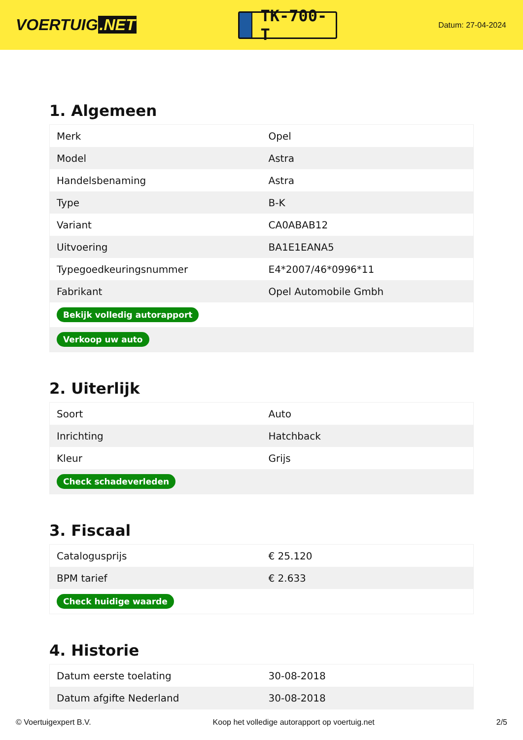VOERTUIG.NET
TK-700-T
Datum: 27-04-2024
1. Algemeen
| Merk | Opel |
| Model | Astra |
| Handelsbenaming | Astra |
| Type | B-K |
| Variant | CA0ABAB12 |
| Uitvoering | BA1E1EANA5 |
| Typegoedkeuringsnummer | E4*2007/46*0996*11 |
| Fabrikant | Opel Automobile Gmbh |
| Bekijk volledig autorapport | |
| Verkoop uw auto | |
2. Uiterlijk
| Soort | Auto |
| Inrichting | Hatchback |
| Kleur | Grijs |
| Check schadeverleden | |
3. Fiscaal
| Catalogusprijs | € 25.120 |
| BPM tarief | € 2.633 |
| Check huidige waarde | |
4. Historie
| Datum eerste toelating | 30-08-2018 |
| Datum afgifte Nederland | 30-08-2018 |
© Voertuigexpert B.V. Koop het volledige autorapport op voertuig.net 2/5